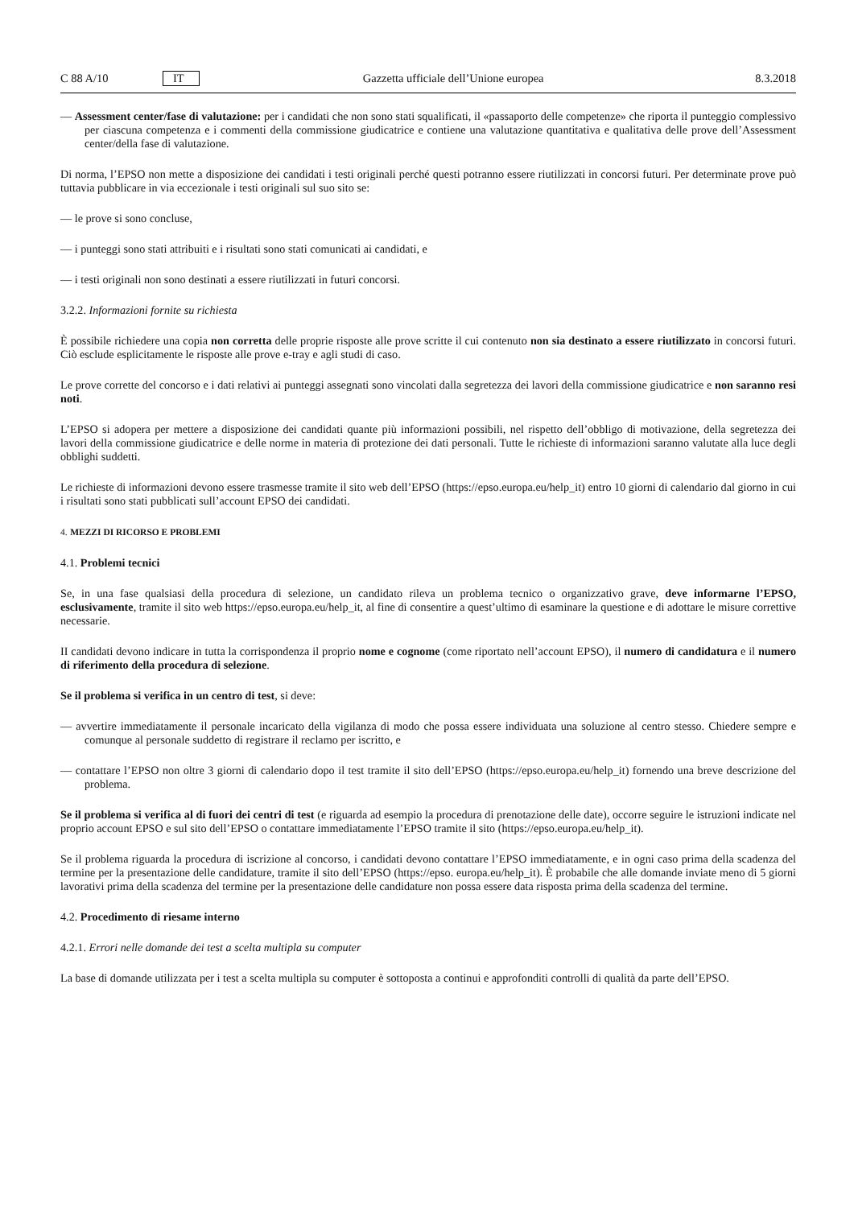C 88 A/10 IT Gazzetta ufficiale dell’Unione europea 8.3.2018
— Assessment center/fase di valutazione: per i candidati che non sono stati squalificati, il «passaporto delle competenze» che riporta il punteggio complessivo per ciascuna competenza e i commenti della commissione giudicatrice e contiene una valutazione quantitativa e qualitativa delle prove dell’Assessment center/della fase di valutazione.
Di norma, l’EPSO non mette a disposizione dei candidati i testi originali perché questi potranno essere riutilizzati in concorsi futuri. Per determinate prove può tuttavia pubblicare in via eccezionale i testi originali sul suo sito se:
— le prove si sono concluse,
— i punteggi sono stati attribuiti e i risultati sono stati comunicati ai candidati, e
— i testi originali non sono destinati a essere riutilizzati in futuri concorsi.
3.2.2. Informazioni fornite su richiesta
È possibile richiedere una copia non corretta delle proprie risposte alle prove scritte il cui contenuto non sia destinato a essere riutilizzato in concorsi futuri. Ciò esclude esplicitamente le risposte alle prove e-tray e agli studi di caso.
Le prove corrette del concorso e i dati relativi ai punteggi assegnati sono vincolati dalla segretezza dei lavori della commissione giudicatrice e non saranno resi noti.
L’EPSO si adopera per mettere a disposizione dei candidati quante più informazioni possibili, nel rispetto dell’obbligo di motivazione, della segretezza dei lavori della commissione giudicatrice e delle norme in materia di protezione dei dati personali. Tutte le richieste di informazioni saranno valutate alla luce degli obblighi suddetti.
Le richieste di informazioni devono essere trasmesse tramite il sito web dell’EPSO (https://epso.europa.eu/help_it) entro 10 giorni di calendario dal giorno in cui i risultati sono stati pubblicati sull’account EPSO dei candidati.
4. MEZZI DI RICORSO E PROBLEMI
4.1. Problemi tecnici
Se, in una fase qualsiasi della procedura di selezione, un candidato rileva un problema tecnico o organizzativo grave, deve informarne l’EPSO, esclusivamente, tramite il sito web https://epso.europa.eu/help_it, al fine di consentire a quest’ultimo di esaminare la questione e di adottare le misure correttive necessarie.
II candidati devono indicare in tutta la corrispondenza il proprio nome e cognome (come riportato nell’account EPSO), il numero di candidatura e il numero di riferimento della procedura di selezione.
Se il problema si verifica in un centro di test, si deve:
— avvertire immediatamente il personale incaricato della vigilanza di modo che possa essere individuata una soluzione al centro stesso. Chiedere sempre e comunque al personale suddetto di registrare il reclamo per iscritto, e
— contattare l’EPSO non oltre 3 giorni di calendario dopo il test tramite il sito dell’EPSO (https://epso.europa.eu/help_it) fornendo una breve descrizione del problema.
Se il problema si verifica al di fuori dei centri di test (e riguarda ad esempio la procedura di prenotazione delle date), occorre seguire le istruzioni indicate nel proprio account EPSO e sul sito dell’EPSO o contattare immediatamente l’EPSO tramite il sito (https://epso.europa.eu/help_it).
Se il problema riguarda la procedura di iscrizione al concorso, i candidati devono contattare l’EPSO immediatamente, e in ogni caso prima della scadenza del termine per la presentazione delle candidature, tramite il sito dell’EPSO (https://epso. europa.eu/help_it). È probabile che alle domande inviate meno di 5 giorni lavorativi prima della scadenza del termine per la presentazione delle candidature non possa essere data risposta prima della scadenza del termine.
4.2. Procedimento di riesame interno
4.2.1. Errori nelle domande dei test a scelta multipla su computer
La base di domande utilizzata per i test a scelta multipla su computer è sottoposta a continui e approfonditi controlli di qualità da parte dell’EPSO.